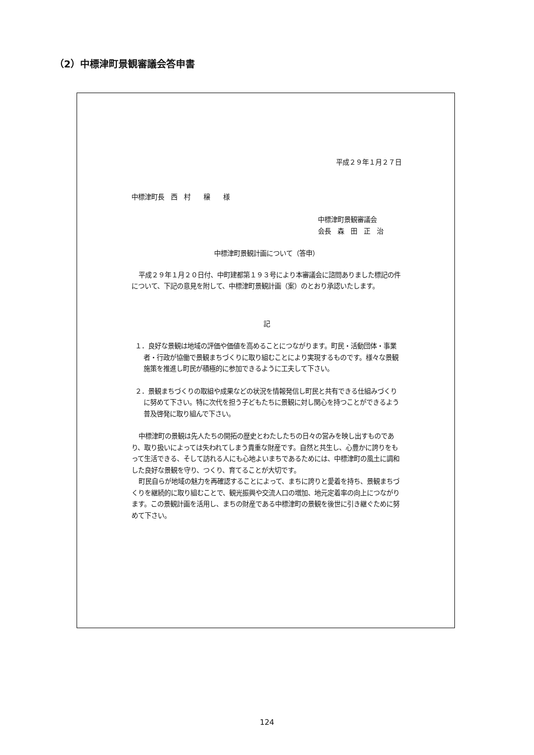（2）中標津町景観審議会答申書
平成２９年１月２７日
中標津町長　西　村　　穣　　様
中標津町景観審議会
会長　森　田　正　治
中標津町景観計画について（答申）
平成２９年１月２０日付、中町建都第１９３号により本審議会に諮問ありました標記の件について、下記の意見を附して、中標津町景観計画（案）のとおり承認いたします。
記
１．良好な景観は地域の評価や価値を高めることにつながります。町民・活動団体・事業者・行政が協働で景観まちづくりに取り組むことにより実現するものです。様々な景観施策を推進し町民が積極的に参加できるように工夫して下さい。
２．景観まちづくりの取組や成果などの状況を情報発信し町民と共有できる仕組みづくりに努めて下さい。特に次代を担う子どもたちに景観に対し関心を持つことができるよう普及啓発に取り組んで下さい。
中標津町の景観は先人たちの開拓の歴史とわたしたちの日々の営みを映し出すものであり、取り扱いによっては失われてしまう貴重な財産です。自然と共生し、心豊かに誇りをもって生活できる、そして訪れる人にも心地よいまちであるためには、中標津町の風土に調和した良好な景観を守り、つくり、育てることが大切です。
町民自らが地域の魅力を再確認することによって、まちに誇りと愛着を持ち、景観まちづくりを継続的に取り組むことで、観光振興や交流人口の増加、地元定着率の向上につながります。この景観計画を活用し、まちの財産である中標津町の景観を後世に引き継ぐために努めて下さい。
124